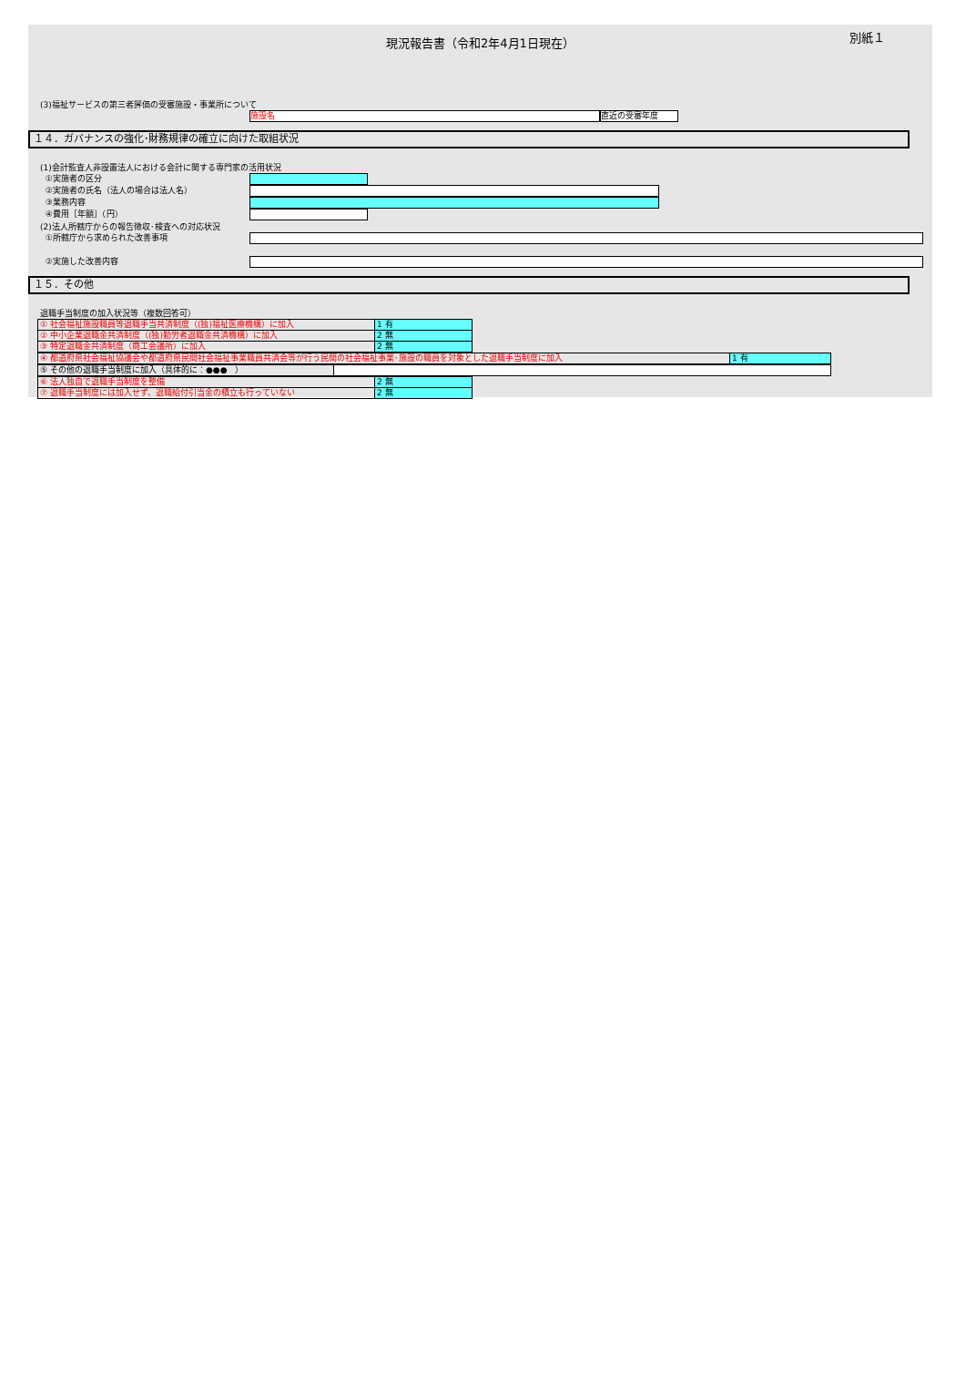別紙１
現況報告書（令和2年4月1日現在）
(3)福祉サービスの第三者評価の受審施設・事業所について
施設名 直近の受審年度
１４．ガバナンスの強化･財務規律の確立に向けた取組状況
(1)会計監査人非設置法人における会計に関する専門家の活用状況
①実施者の区分
②実施者の氏名（法人の場合は法人名）
③業務内容
④費用［年額］（円）
(2)法人所轄庁からの報告徴収･検査への対応状況
①所轄庁から求められた改善事項
②実施した改善内容
１５．その他
退職手当制度の加入状況等（複数回答可）
| ① 社会福祉施設職員等退職手当共済制度（(独)福祉医療機構）に加入 | 1 有 |
| ② 中小企業退職金共済制度（(独)勤労者退職金共済機構）に加入 | 2 無 |
| ③ 特定退職金共済制度（商工会議所）に加入 | 2 無 |
| ④ 都道府県社会福祉協議会や都道府県民間社会福祉事業職員共済会等が行う民間の社会福祉事業･施設の職員を対象とした退職手当制度に加入 | 1 有 |
| ⑤ その他の退職手当制度に加入（具体的に：●●● ） | |
| ⑥ 法人独自で退職手当制度を整備 | 2 無 |
| ⑦ 退職手当制度には加入せず、退職給付引当金の積立も行っていない | 2 無 |